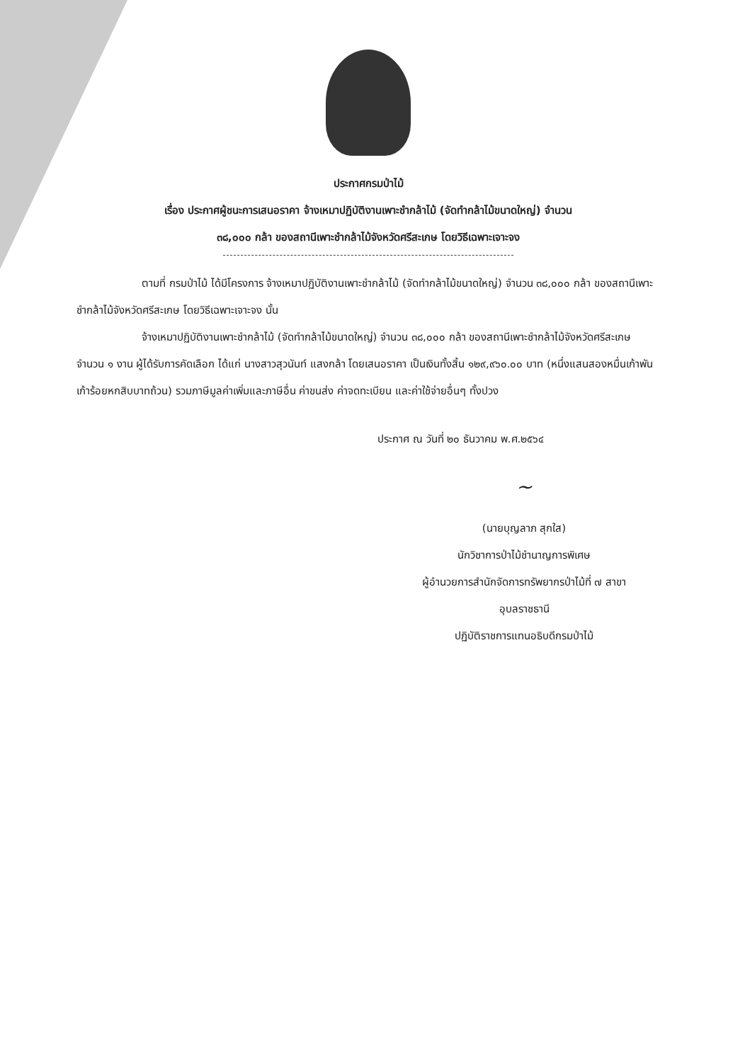ประกาศกรมป่าไม้
เรื่อง ประกาศผู้ชนะการเสนอราคา จ้างเหมาปฏิบัติงานเพาะชำกล้าไม้ (จัดทำกล้าไม้ขนาดใหญ่) จำนวน
๓๘,๐๐๐ กล้า ของสถานีเพาะชำกล้าไม้จังหวัดศรีสะเกษ โดยวิธีเฉพาะเจาะจง
ตามที่ กรมป่าไม้ ได้มีโครงการ จ้างเหมาปฏิบัติงานเพาะชำกล้าไม้ (จัดทำกล้าไม้ขนาดใหญ่) จำนวน ๓๘,๐๐๐ กล้า ของสถานีเพาะชำกล้าไม้จังหวัดศรีสะเกษ โดยวิธีเฉพาะเจาะจง นั้น
จ้างเหมาปฏิบัติงานเพาะชำกล้าไม้ (จัดทำกล้าไม้ขนาดใหญ่) จำนวน ๓๘,๐๐๐ กล้า ของสถานีเพาะชำกล้าไม้จังหวัดศรีสะเกษ จำนวน ๑ งาน ผู้ได้รับการคัดเลือก ได้แก่ นางสาวสุวนันท์ แสงกล้า โดยเสนอราคา เป็นเงินทั้งสิ้น ๑๒๙,๙๖๐.๐๐ บาท (หนึ่งแสนสองหมื่นเก้าพันเก้าร้อยหกสิบบาทถ้วน) รวมภาษีมูลค่าเพิ่มและภาษีอื่น ค่าขนส่ง ค่าจดทะเบียน และค่าใช้จ่ายอื่นๆ ทั้งปวง
ประกาศ ณ วันที่ ๒๐ ธันวาคม พ.ศ.๒๕๖๔
~
(นายบุญลาภ สุกใส)
นักวิชาการป่าไม้ชำนาญการพิเศษ
ผู้อำนวยการสำนักจัดการทรัพยากรป่าไม้ที่ ๗ สาขา
อุบลราชธานี
ปฏิบัติราชการแทนอธิบดีกรมป่าไม้